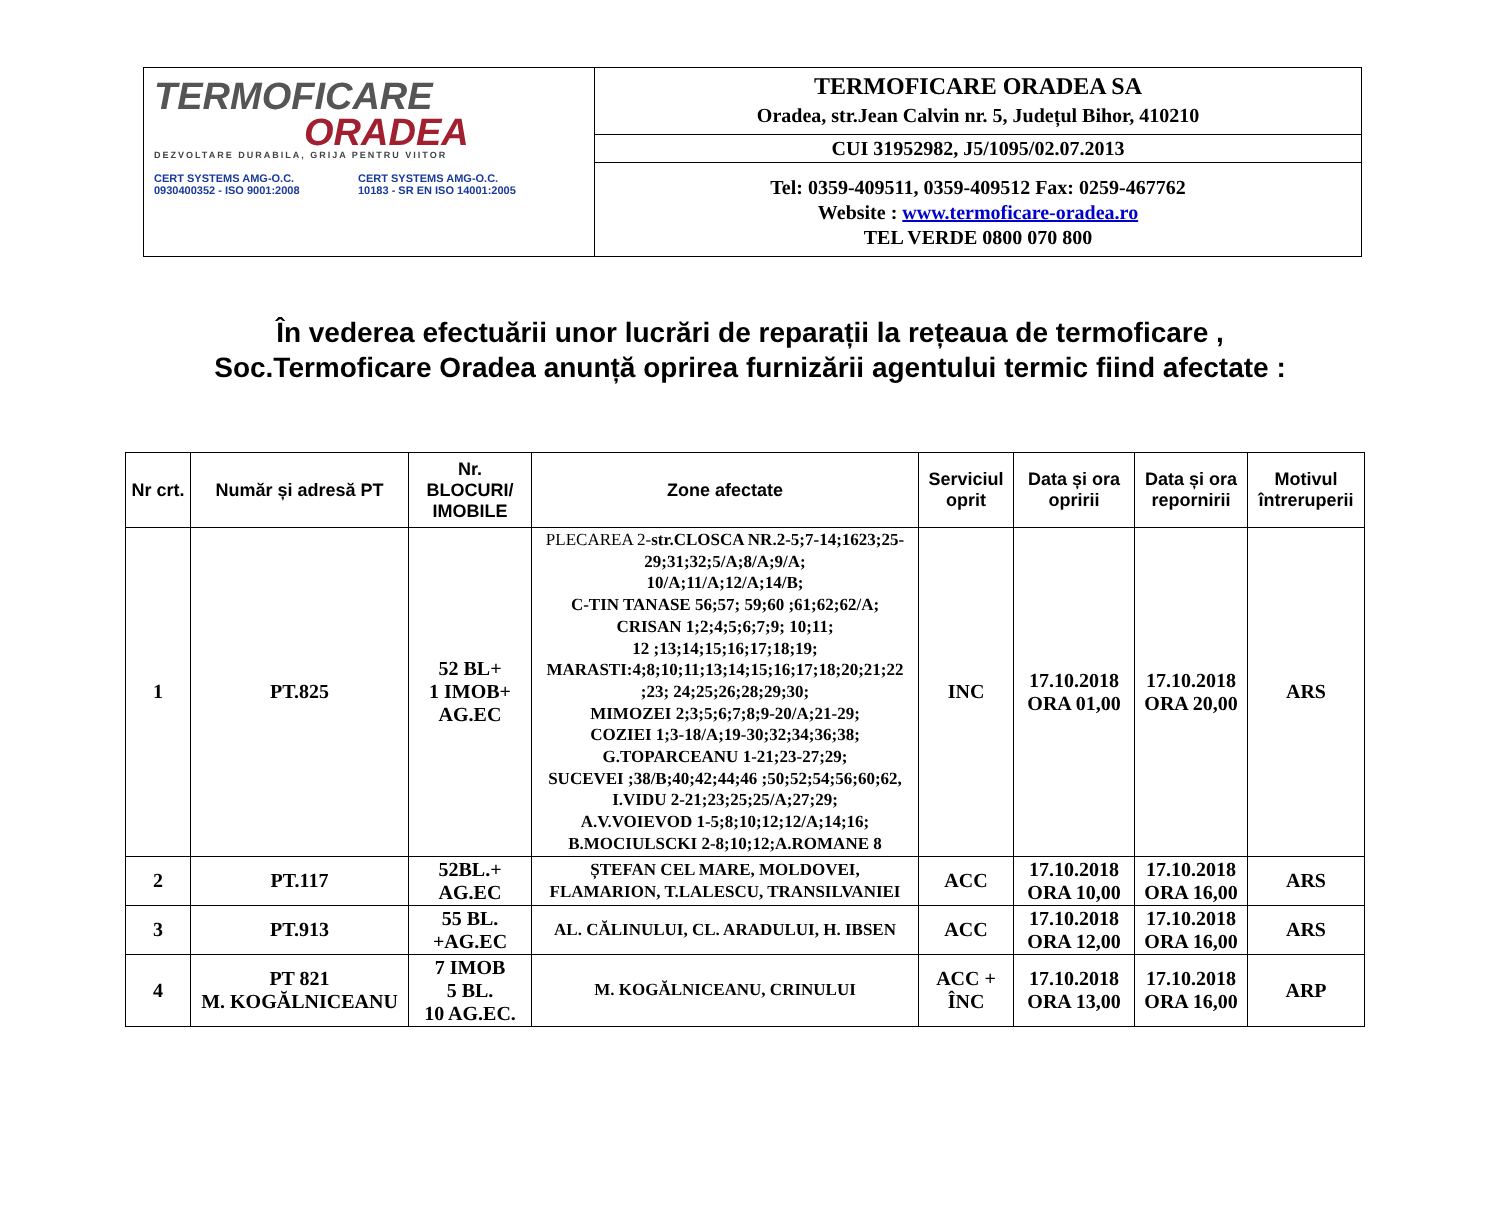| TERMOFICARE ORADEA DEZVOLTARE DURABILA, GRIJA PENTRU VIITOR CERT SYSTEMS AMG-O.C. 0930400352 - ISO 9001:2008 CERT SYSTEMS AMG-O.C. 10183 - SR EN ISO 14001:2005 | TERMOFICARE ORADEA SA Oradea, str.Jean Calvin nr. 5, Județul Bihor, 410210 |
| | CUI 31952982, J5/1095/02.07.2013 |
| | Tel: 0359-409511, 0359-409512 Fax: 0259-467762 Website : www.termoficare-oradea.ro TEL VERDE 0800 070 800 |
În vederea efectuării unor lucrări de reparații la rețeaua de termoficare ,
Soc.Termoficare Oradea anunță oprirea furnizării agentului termic fiind afectate :
| Nr crt. | Număr și adresă PT | Nr. BLOCURI/ IMOBILE | Zone afectate | Serviciul oprit | Data și ora opririi | Data și ora repornirii | Motivul întreruperii |
| --- | --- | --- | --- | --- | --- | --- | --- |
| 1 | PT.825 | 52 BL+ 1 IMOB+ AG.EC | PLECAREA 2- str.CLOSCA NR.2-5;7-14;1623;25-29;31;32;5/A;8/A;9/A; 10/A;11/A;12/A;14/B; C-TIN TANASE 56;57; 59;60 ;61;62;62/A; CRISAN 1;2;4;5;6;7;9; 10;11; 12 ;13;14;15;16;17;18;19; MARASTI:4;8;10;11;13;14;15;16;17;18;20;21;22 ;23; 24;25;26;28;29;30; MIMOZEI 2;3;5;6;7;8;9-20/A;21-29; COZIEI 1;3-18/A;19-30;32;34;36;38; G.TOPARCEANU 1-21;23-27;29; SUCEVEI ;38/B;40;42;44;46 ;50;52;54;56;60;62, I.VIDU 2-21;23;25;25/A;27;29; A.V.VOIEVOD 1-5;8;10;12;12/A;14;16; B.MOCIULSCKI 2-8;10;12;A.ROMANE 8 | INC | 17.10.2018 ORA 01,00 | 17.10.2018 ORA 20,00 | ARS |
| 2 | PT.117 | 52BL.+ AG.EC | ȘTEFAN CEL MARE, MOLDOVEI, FLAMARION, T.LALESCU, TRANSILVANIEI | ACC | 17.10.2018 ORA 10,00 | 17.10.2018 ORA 16,00 | ARS |
| 3 | PT.913 | 55 BL. +AG.EC | AL. CĂLINULUI, CL. ARADULUI, H. IBSEN | ACC | 17.10.2018 ORA 12,00 | 17.10.2018 ORA 16,00 | ARS |
| 4 | PT 821 M. KOGĂLNICEANU | 7 IMOB 5 BL. 10 AG.EC. | M. KOGĂLNICEANU, CRINULUI | ACC + ÎNC | 17.10.2018 ORA 13,00 | 17.10.2018 ORA 16,00 | ARP |